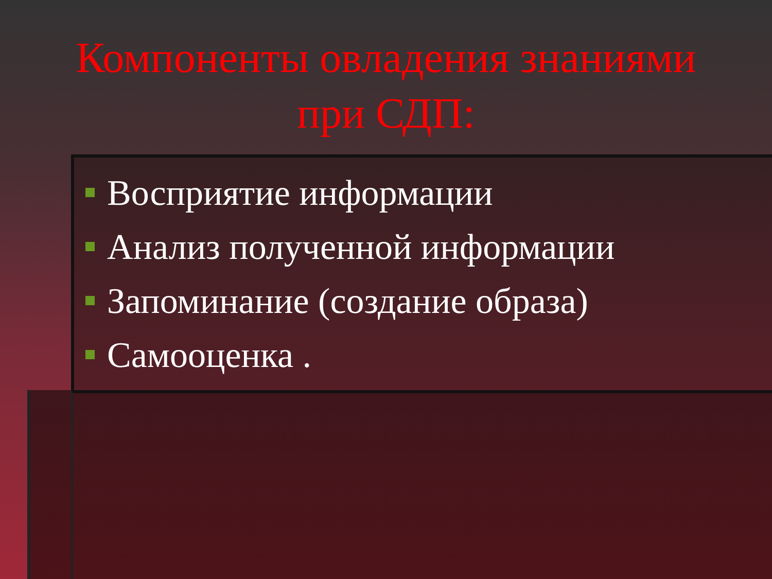Компоненты овладения знаниями
при СДП:
Восприятие информации
Анализ полученной информации
Запоминание (создание образа)
Самооценка .